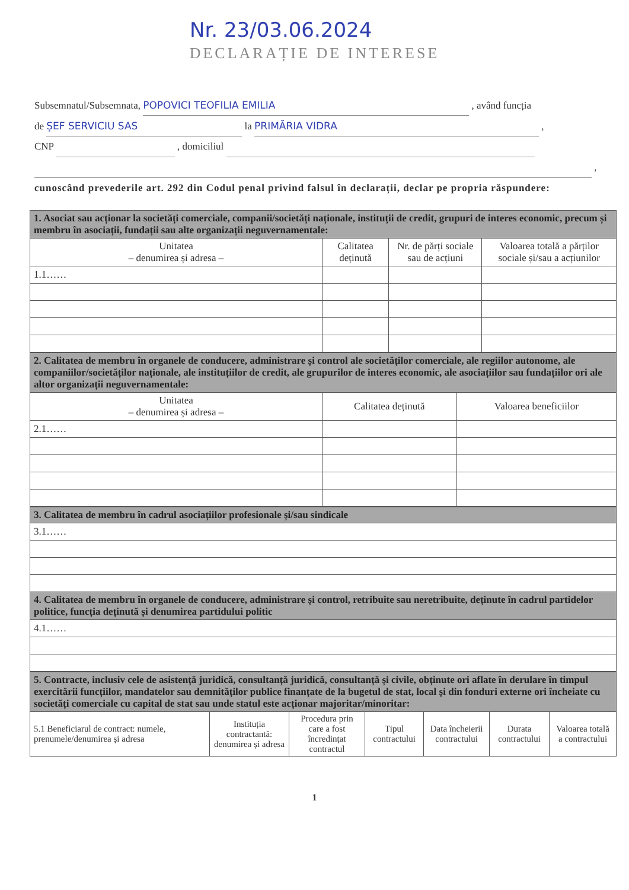Nr. 23/03.06.2024
DECLARAȚIE DE INTERESE
Subsemnatul/Subsemnata, POPOVICI TEOFILIA EMILIA , având funcția
de ȘEF SERVICIU SAS la PRIMĂRIA VIDRA ,
CNP , domiciliul
,
cunoscând prevederile art. 292 din Codul penal privind falsul în declarații, declar pe propria răspundere:
| 1. Asociat sau acționar la societăți comerciale, companii/societăți naționale, instituții de credit, grupuri de interes economic, precum și membru în asociații, fundații sau alte organizații neguvernamentale: | | | |
| Unitatea – denumirea și adresa – | Calitatea deținută | Nr. de părți sociale sau de acțiuni | Valoarea totală a părților sociale și/sau a acțiunilor |
| 1.1…… | | | |
| 2. Calitatea de membru în organele de conducere, administrare și control ale societăților comerciale, ale regiilor autonome, ale companiilor/societăților naționale, ale instituțiilor de credit, ale grupurilor de interes economic, ale asociațiilor sau fundațiilor ori ale altor organizații neguvernamentale: | | |
| Unitatea – denumirea și adresa – | Calitatea deținută | Valoarea beneficiilor |
| 2.1…… | | |
| 3. Calitatea de membru în cadrul asociațiilor profesionale și/sau sindicale |
| 3.1…… |
| 4. Calitatea de membru în organele de conducere, administrare și control, retribuite sau neretribuite, deținute în cadrul partidelor politice, funcția deținută și denumirea partidului politic |
| 4.1…… |
| 5. Contracte, inclusiv cele de asistență juridică, consultanță juridică, consultanță și civile, obținute ori aflate în derulare în timpul exercitării funcțiilor, mandatelor sau demnităților publice finanțate de la bugetul de stat, local și din fonduri externe ori încheiate cu societăți comerciale cu capital de stat sau unde statul este acționar majoritar/minoritar: | | | | | | |
| 5.1 Beneficiarul de contract: numele, prenumele/denumirea și adresa | Instituția contractantă: denumirea și adresa | Procedura prin care a fost încredințat contractul | Tipul contractului | Data încheierii contractului | Durata contractului | Valoarea totală a contractului |
1